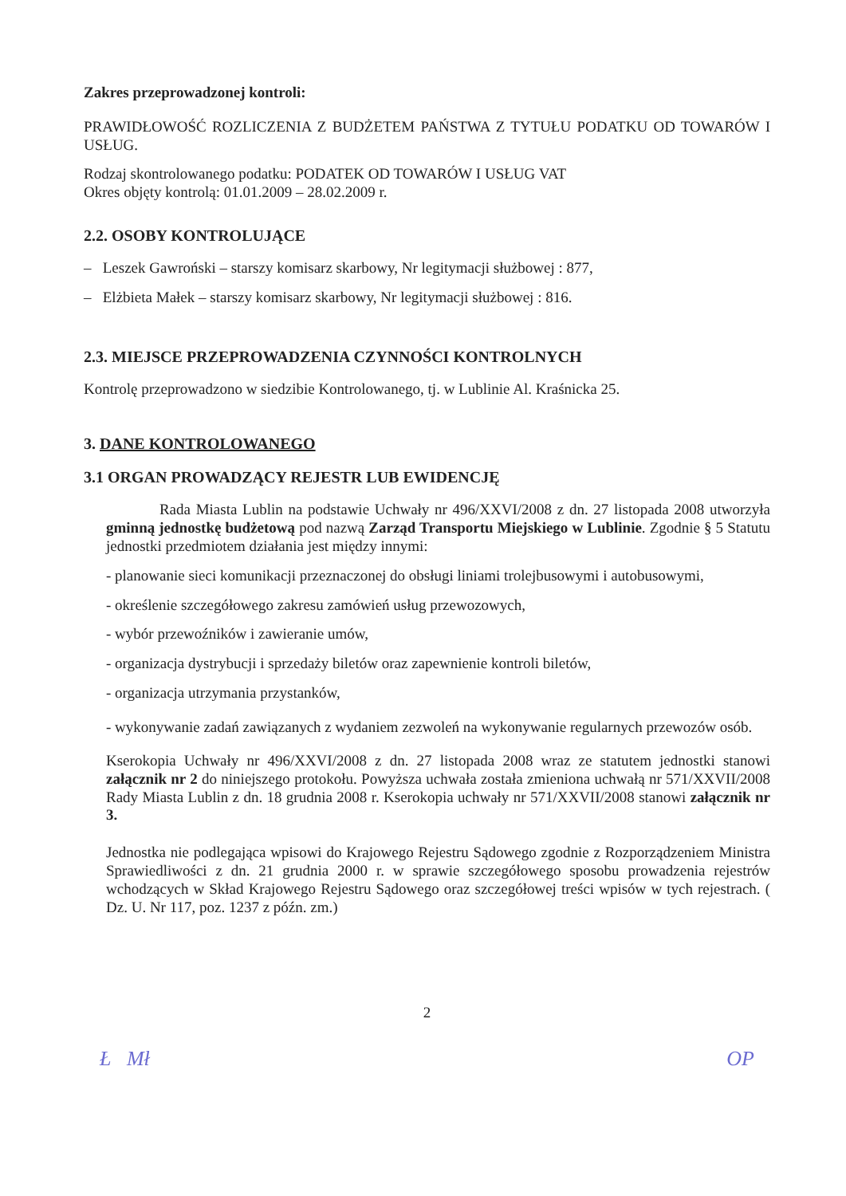Zakres przeprowadzonej kontroli:
PRAWIDŁOWOŚĆ ROZLICZENIA Z BUDŻETEM PAŃSTWA Z TYTUŁU PODATKU OD TOWARÓW I USŁUG.
Rodzaj skontrolowanego podatku: PODATEK OD TOWARÓW I USŁUG VAT
Okres objęty kontrolą: 01.01.2009 – 28.02.2009 r.
2.2. OSOBY KONTROLUJĄCE
– Leszek Gawroński – starszy komisarz skarbowy, Nr legitymacji służbowej : 877,
– Elżbieta Małek – starszy komisarz skarbowy, Nr legitymacji służbowej : 816.
2.3. MIEJSCE PRZEPROWADZENIA CZYNNOŚCI KONTROLNYCH
Kontrolę przeprowadzono w siedzibie Kontrolowanego, tj. w Lublinie Al. Kraśnicka 25.
3. DANE KONTROLOWANEGO
3.1 ORGAN PROWADZĄCY REJESTR LUB EWIDENCJĘ
Rada Miasta Lublin na podstawie Uchwały nr 496/XXVI/2008 z dn. 27 listopada 2008 utworzyła gminną jednostkę budżetową pod nazwą Zarząd Transportu Miejskiego w Lublinie. Zgodnie § 5 Statutu jednostki przedmiotem działania jest między innymi:
- planowanie sieci komunikacji przeznaczonej do obsługi liniami trolejbusowymi i autobusowymi,
- określenie szczegółowego zakresu zamówień usług przewozowych,
- wybór przewoźników i zawieranie umów,
- organizacja dystrybucji i sprzedaży biletów oraz zapewnienie kontroli biletów,
- organizacja utrzymania przystanków,
- wykonywanie zadań zawiązanych z wydaniem zezwoleń na wykonywanie regularnych przewozów osób.
Kserokopia Uchwały nr 496/XXVI/2008 z dn. 27 listopada 2008 wraz ze statutem jednostki stanowi załącznik nr 2 do niniejszego protokołu. Powyższa uchwała została zmieniona uchwałą nr 571/XXVII/2008 Rady Miasta Lublin z dn. 18 grudnia 2008 r. Kserokopia uchwały nr 571/XXVII/2008 stanowi załącznik nr 3.
Jednostka nie podlegająca wpisowi do Krajowego Rejestru Sądowego zgodnie z Rozporządzeniem Ministra Sprawiedliwości z dn. 21 grudnia 2000 r. w sprawie szczegółowego sposobu prowadzenia rejestrów wchodzących w Skład Krajowego Rejestru Sądowego oraz szczegółowej treści wpisów w tych rejestrach. ( Dz. U. Nr 117, poz. 1237 z późn. zm.)
2
Ł Mł OP